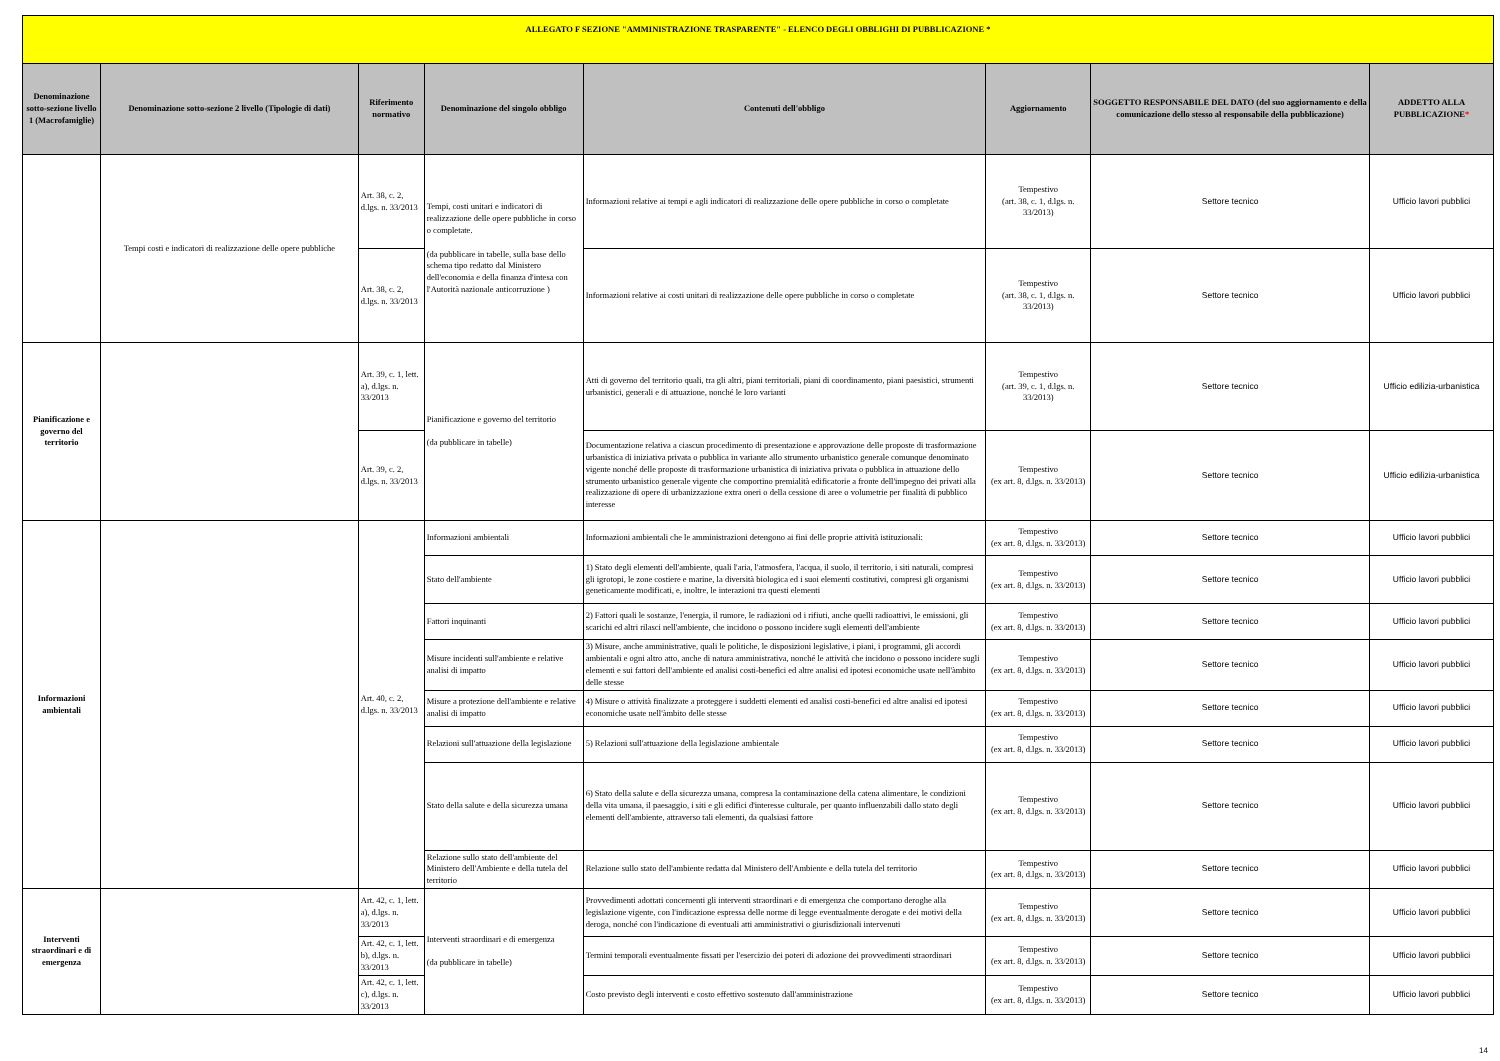| ALLEGATO F SEZIONE "AMMINISTRAZIONE TRASPARENTE" - ELENCO DEGLI OBBLIGHI DI PUBBLICAZIONE * | | | | | | | |
| Denominazione sotto-sezione livello 1 (Macrofamiglie) | Denominazione sotto-sezione 2 livello (Tipologie di dati) | Riferimento normativo | Denominazione del singolo obbligo | Contenuti dell'obbligo | Aggiornamento | SOGGETTO RESPONSABILE DEL DATO (del suo aggiornamento e della comunicazione dello stesso al responsabile della pubblicazione) | ADDETTO ALLA PUBBLICAZIONE * |
| | Tempi costi e indicatori di realizzazione delle opere pubbliche | Art. 38, c. 2, d.lgs. n. 33/2013 | Tempi, costi unitari e indicatori di realizzazione delle opere pubbliche in corso o completate. (da pubblicare in tabelle, sulla base dello schema tipo redatto dal Ministero dell'economia e della finanza d'intesa con l'Autorità nazionale anticorruzione ) | Informazioni relative ai tempi e agli indicatori di realizzazione delle opere pubbliche in corso o completate | Tempestivo (art. 38, c. 1, d.lgs. n. 33/2013) | Settore tecnico | Ufficio lavori pubblici |
| | | Art. 38, c. 2, d.lgs. n. 33/2013 | | Informazioni relative ai costi unitari di realizzazione delle opere pubbliche in corso o completate | Tempestivo (art. 38, c. 1, d.lgs. n. 33/2013) | Settore tecnico | Ufficio lavori pubblici |
| Pianificazione e governo del territorio | | Art. 39, c. 1, lett. a), d.lgs. n. 33/2013 | Pianificazione e governo del territorio (da pubblicare in tabelle) | Atti di governo del territorio quali, tra gli altri, piani territoriali, piani di coordinamento, piani paesistici, strumenti urbanistici, generali e di attuazione, nonché le loro varianti | Tempestivo (art. 39, c. 1, d.lgs. n. 33/2013) | Settore tecnico | Ufficio edilizia-urbanistica |
| | | Art. 39, c. 2, d.lgs. n. 33/2013 | | Documentazione relativa a ciascun procedimento di presentazione e approvazione delle proposte di trasformazione urbanistica di iniziativa privata o pubblica in variante allo strumento urbanistico generale comunque denominato vigente nonché delle proposte di trasformazione urbanistica di iniziativa privata o pubblica in attuazione dello strumento urbanistico generale vigente che comportino premialità edificatorie a fronte dell'impegno dei privati alla realizzazione di opere di urbanizzazione extra oneri o della cessione di aree o volumetrie per finalità di pubblico interesse | Tempestivo (ex art. 8, d.lgs. n. 33/2013) | Settore tecnico | Ufficio edilizia-urbanistica |
| Informazioni ambientali | | Art. 40, c. 2, d.lgs. n. 33/2013 | Informazioni ambientali | Informazioni ambientali che le amministrazioni detengono ai fini delle proprie attività istituzionali: | Tempestivo (ex art. 8, d.lgs. n. 33/2013) | Settore tecnico | Ufficio lavori pubblici |
| | | | Stato dell'ambiente | 1) Stato degli elementi dell'ambiente, quali l'aria, l'atmosfera, l'acqua, il suolo, il territorio, i siti naturali, compresi gli igrotopi, le zone costiere e marine, la diversità biologica ed i suoi elementi costitutivi, compresi gli organismi geneticamente modificati, e, inoltre, le interazioni tra questi elementi | Tempestivo (ex art. 8, d.lgs. n. 33/2013) | Settore tecnico | Ufficio lavori pubblici |
| | | | Fattori inquinanti | 2) Fattori quali le sostanze, l'energia, il rumore, le radiazioni od i rifiuti, anche quelli radioattivi, le emissioni, gli scarichi ed altri rilasci nell'ambiente, che incidono o possono incidere sugli elementi dell'ambiente | Tempestivo (ex art. 8, d.lgs. n. 33/2013) | Settore tecnico | Ufficio lavori pubblici |
| | | | Misure incidenti sull'ambiente e relative analisi di impatto | 3) Misure, anche amministrative, quali le politiche, le disposizioni legislative, i piani, i programmi, gli accordi ambientali e ogni altro atto, anche di natura amministrativa, nonché le attività che incidono o possono incidere sugli elementi e sui fattori dell'ambiente ed analisi costi-benefìci ed altre analisi ed ipotesi economiche usate nell'àmbito delle stesse | Tempestivo (ex art. 8, d.lgs. n. 33/2013) | Settore tecnico | Ufficio lavori pubblici |
| | | | Misure a protezione dell'ambiente e relative analisi di impatto | 4) Misure o attività finalizzate a proteggere i suddetti elementi ed analisi costi-benefìci ed altre analisi ed ipotesi economiche usate nell'àmbito delle stesse | Tempestivo (ex art. 8, d.lgs. n. 33/2013) | Settore tecnico | Ufficio lavori pubblici |
| | | | Relazioni sull'attuazione della legislazione | 5) Relazioni sull'attuazione della legislazione ambientale | Tempestivo (ex art. 8, d.lgs. n. 33/2013) | Settore tecnico | Ufficio lavori pubblici |
| | | | Stato della salute e della sicurezza umana | 6) Stato della salute e della sicurezza umana, compresa la contaminazione della catena alimentare, le condizioni della vita umana, il paesaggio, i siti e gli edifici d'interesse culturale, per quanto influenzabili dallo stato degli elementi dell'ambiente, attraverso tali elementi, da qualsiasi fattore | Tempestivo (ex art. 8, d.lgs. n. 33/2013) | Settore tecnico | Ufficio lavori pubblici |
| | | | Relazione sullo stato dell'ambiente del Ministero dell'Ambiente e della tutela del territorio | Relazione sullo stato dell'ambiente redatta dal Ministero dell'Ambiente e della tutela del territorio | Tempestivo (ex art. 8, d.lgs. n. 33/2013) | Settore tecnico | Ufficio lavori pubblici |
| Interventi straordinari e di emergenza | | Art. 42, c. 1, lett. a), d.lgs. n. 33/2013 | Interventi straordinari e di emergenza (da pubblicare in tabelle) | Provvedimenti adottati concernenti gli interventi straordinari e di emergenza che comportano deroghe alla legislazione vigente, con l'indicazione espressa delle norme di legge eventualmente derogate e dei motivi della deroga, nonché con l'indicazione di eventuali atti amministrativi o giurisdizionali intervenuti | Tempestivo (ex art. 8, d.lgs. n. 33/2013) | Settore tecnico | Ufficio lavori pubblici |
| | | Art. 42, c. 1, lett. b), d.lgs. n. 33/2013 | | Termini temporali eventualmente fissati per l'esercizio dei poteri di adozione dei provvedimenti straordinari | Tempestivo (ex art. 8, d.lgs. n. 33/2013) | Settore tecnico | Ufficio lavori pubblici |
| | | Art. 42, c. 1, lett. c), d.lgs. n. 33/2013 | | Costo previsto degli interventi e costo effettivo sostenuto dall'amministrazione | Tempestivo (ex art. 8, d.lgs. n. 33/2013) | Settore tecnico | Ufficio lavori pubblici |
14